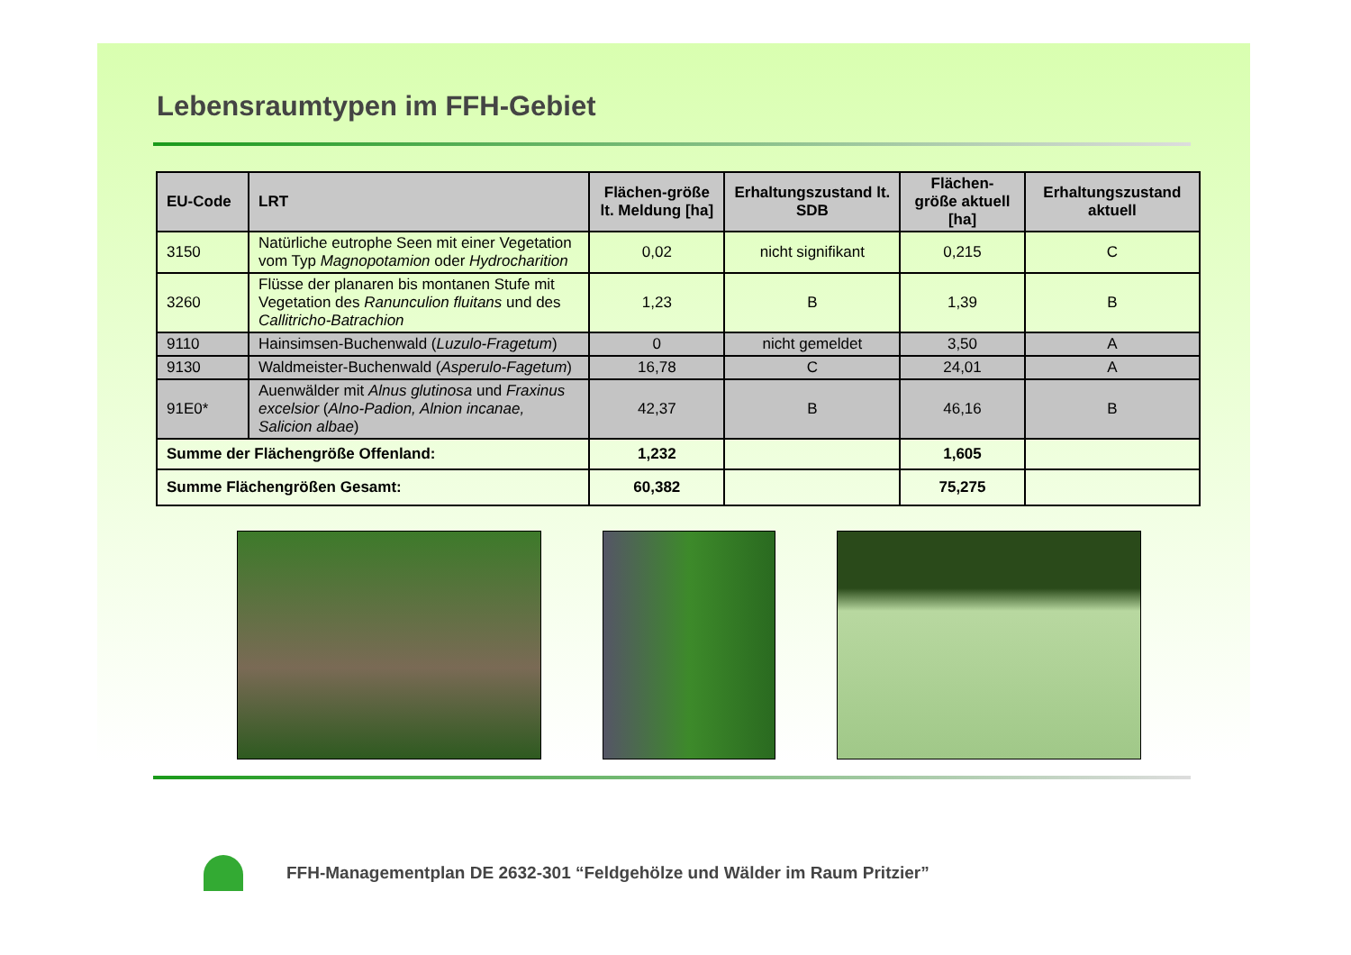Lebensraumtypen im FFH-Gebiet
| EU-Code | LRT | Flächen-größe lt. Meldung [ha] | Erhaltungszustand lt. SDB | Flächen-größe aktuell [ha] | Erhaltungszustand aktuell |
| --- | --- | --- | --- | --- | --- |
| 3150 | Natürliche eutrophe Seen mit einer Vegetation vom Typ Magnopotamion oder Hydrocharition | 0,02 | nicht signifikant | 0,215 | C |
| 3260 | Flüsse der planaren bis montanen Stufe mit Vegetation des Ranunculion fluitans und des Callitricho-Batrachion | 1,23 | B | 1,39 | B |
| 9110 | Hainsimsen-Buchenwald ( Luzulo-Fragetum ) | 0 | nicht gemeldet | 3,50 | A |
| 9130 | Waldmeister-Buchenwald ( Asperulo-Fagetum ) | 16,78 | C | 24,01 | A |
| 91E0* | Auenwälder mit Alnus glutinosa und Fraxinus excelsior ( Alno-Padion, Alnion incanae, Salicion albae ) | 42,37 | B | 46,16 | B |
| Summe der Flächengröße Offenland: | | 1,232 | | 1,605 | |
| Summe Flächengrößen Gesamt: | | 60,382 | | 75,275 | |
FFH-Managementplan DE 2632-301 “Feldgehölze und Wälder im Raum Pritzier”